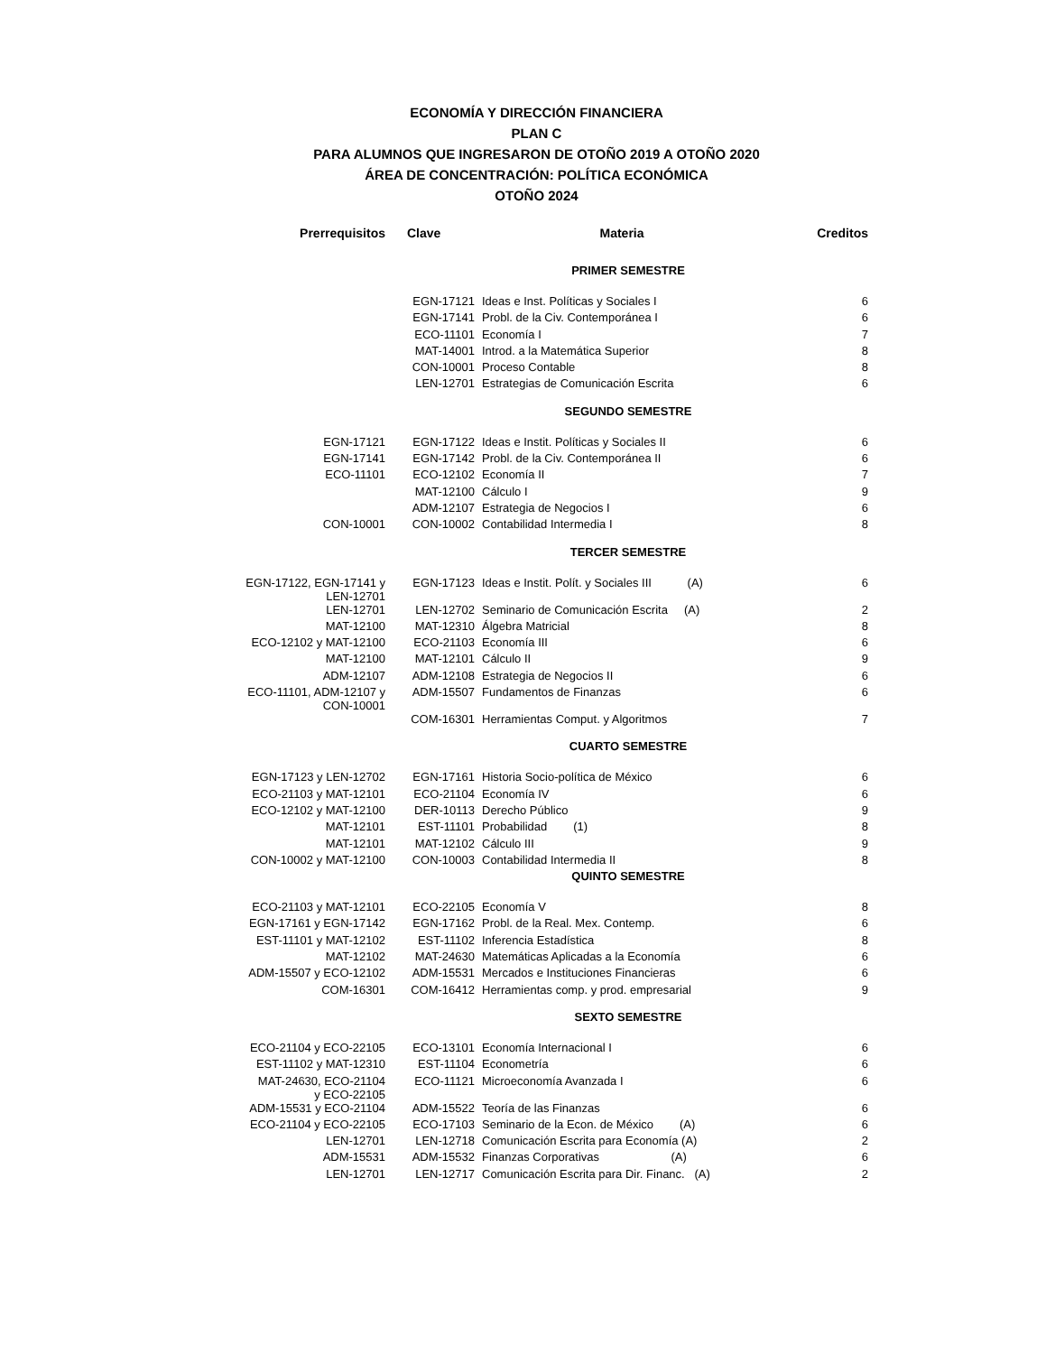ECONOMÍA Y DIRECCIÓN FINANCIERA
PLAN C
PARA ALUMNOS QUE INGRESARON DE OTOÑO 2019 A OTOÑO 2020
ÁREA DE CONCENTRACIÓN: POLÍTICA ECONÓMICA
OTOÑO 2024
| Prerrequisitos | Clave | Materia | Creditos |
| --- | --- | --- | --- |
| PRIMER SEMESTRE | | | |
| | EGN-17121 | Ideas e Inst. Políticas y Sociales I | 6 |
| | EGN-17141 | Probl. de la Civ. Contemporánea I | 6 |
| | ECO-11101 | Economía I | 7 |
| | MAT-14001 | Introd. a la Matemática Superior | 8 |
| | CON-10001 | Proceso Contable | 8 |
| | LEN-12701 | Estrategias de Comunicación Escrita | 6 |
| SEGUNDO SEMESTRE | | | |
| EGN-17121 | EGN-17122 | Ideas e Instit. Políticas y Sociales II | 6 |
| EGN-17141 | EGN-17142 | Probl. de la Civ. Contemporánea II | 6 |
| ECO-11101 | ECO-12102 | Economía II | 7 |
| | MAT-12100 | Cálculo I | 9 |
| | ADM-12107 | Estrategia de Negocios I | 6 |
| CON-10001 | CON-10002 | Contabilidad Intermedia I | 8 |
| TERCER SEMESTRE | | | |
| EGN-17122, EGN-17141 y LEN-12701 | EGN-17123 | Ideas e Instit. Polít. y Sociales III (A) | 6 |
| LEN-12701 | LEN-12702 | Seminario de Comunicación Escrita (A) | 2 |
| MAT-12100 | MAT-12310 | Álgebra Matricial | 8 |
| ECO-12102 y MAT-12100 | ECO-21103 | Economía III | 6 |
| MAT-12100 | MAT-12101 | Cálculo II | 9 |
| ADM-12107 | ADM-12108 | Estrategia de Negocios II | 6 |
| ECO-11101, ADM-12107 y CON-10001 | ADM-15507 | Fundamentos de Finanzas | 6 |
| | COM-16301 | Herramientas Comput. y Algoritmos | 7 |
| CUARTO SEMESTRE | | | |
| EGN-17123 y LEN-12702 | EGN-17161 | Historia Socio-política de México | 6 |
| ECO-21103 y MAT-12101 | ECO-21104 | Economía IV | 6 |
| ECO-12102 y MAT-12100 | DER-10113 | Derecho Público | 9 |
| MAT-12101 | EST-11101 | Probabilidad (1) | 8 |
| MAT-12101 | MAT-12102 | Cálculo III | 9 |
| CON-10002 y MAT-12100 | CON-10003 | Contabilidad Intermedia II | 8 |
| QUINTO SEMESTRE | | | |
| ECO-21103 y MAT-12101 | ECO-22105 | Economía V | 8 |
| EGN-17161 y EGN-17142 | EGN-17162 | Probl. de la Real. Mex. Contemp. | 6 |
| EST-11101 y MAT-12102 | EST-11102 | Inferencia Estadística | 8 |
| MAT-12102 | MAT-24630 | Matemáticas Aplicadas a la Economía | 6 |
| ADM-15507 y ECO-12102 | ADM-15531 | Mercados e Instituciones Financieras | 6 |
| COM-16301 | COM-16412 | Herramientas comp. y prod. empresarial | 9 |
| SEXTO SEMESTRE | | | |
| ECO-21104 y ECO-22105 | ECO-13101 | Economía Internacional I | 6 |
| EST-11102 y MAT-12310 | EST-11104 | Econometría | 6 |
| MAT-24630, ECO-21104 y ECO-22105 | ECO-11121 | Microeconomía Avanzada I | 6 |
| ADM-15531 y ECO-21104 | ADM-15522 | Teoría de las Finanzas | 6 |
| ECO-21104 y ECO-22105 | ECO-17103 | Seminario de la Econ. de México (A) | 6 |
| LEN-12701 | LEN-12718 | Comunicación Escrita para Economía (A) | 2 |
| ADM-15531 | ADM-15532 | Finanzas Corporativas (A) | 6 |
| LEN-12701 | LEN-12717 | Comunicación Escrita para Dir. Financ. (A) | 2 |